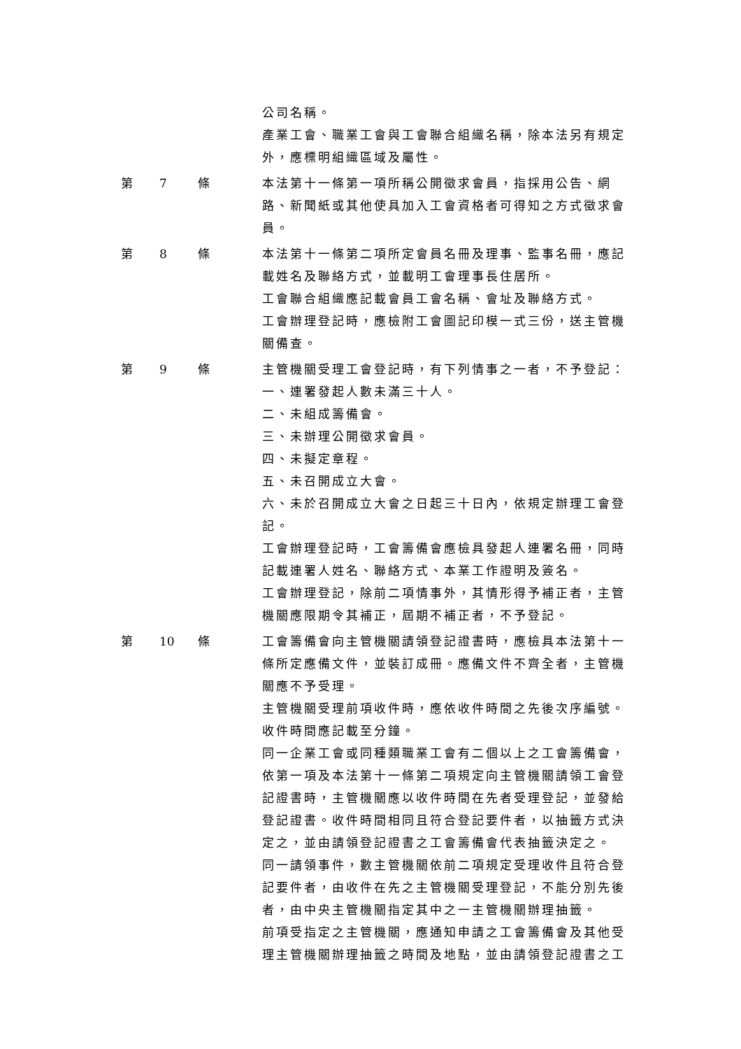公司名稱。
產業工會、職業工會與工會聯合組織名稱，除本法另有規定外，應標明組織區域及屬性。
第 7 條 本法第十一條第一項所稱公開徵求會員，指採用公告、網路、新聞紙或其他使具加入工會資格者可得知之方式徵求會員。
第 8 條 本法第十一條第二項所定會員名冊及理事、監事名冊，應記載姓名及聯絡方式，並載明工會理事長住居所。
工會聯合組織應記載會員工會名稱、會址及聯絡方式。
工會辦理登記時，應檢附工會圖記印模一式三份，送主管機關備查。
第 9 條 主管機關受理工會登記時，有下列情事之一者，不予登記：
一、連署發起人數未滿三十人。
二、未組成籌備會。
三、未辦理公開徵求會員。
四、未擬定章程。
五、未召開成立大會。
六、未於召開成立大會之日起三十日內，依規定辦理工會登記。
工會辦理登記時，工會籌備會應檢具發起人連署名冊，同時記載連署人姓名、聯絡方式、本業工作證明及簽名。
工會辦理登記，除前二項情事外，其情形得予補正者，主管機關應限期令其補正，屆期不補正者，不予登記。
第 10 條 工會籌備會向主管機關請領登記證書時，應檢具本法第十一條所定應備文件，並裝訂成冊。應備文件不齊全者，主管機關應不予受理。
主管機關受理前項收件時，應依收件時間之先後次序編號。收件時間應記載至分鐘。
同一企業工會或同種類職業工會有二個以上之工會籌備會，依第一項及本法第十一條第二項規定向主管機關請領工會登記證書時，主管機關應以收件時間在先者受理登記，並發給登記證書。收件時間相同且符合登記要件者，以抽籤方式決定之，並由請領登記證書之工會籌備會代表抽籤決定之。
同一請領事件，數主管機關依前二項規定受理收件且符合登記要件者，由收件在先之主管機關受理登記，不能分別先後者，由中央主管機關指定其中之一主管機關辦理抽籤。
前項受指定之主管機關，應通知申請之工會籌備會及其他受理主管機關辦理抽籤之時間及地點，並由請領登記證書之工